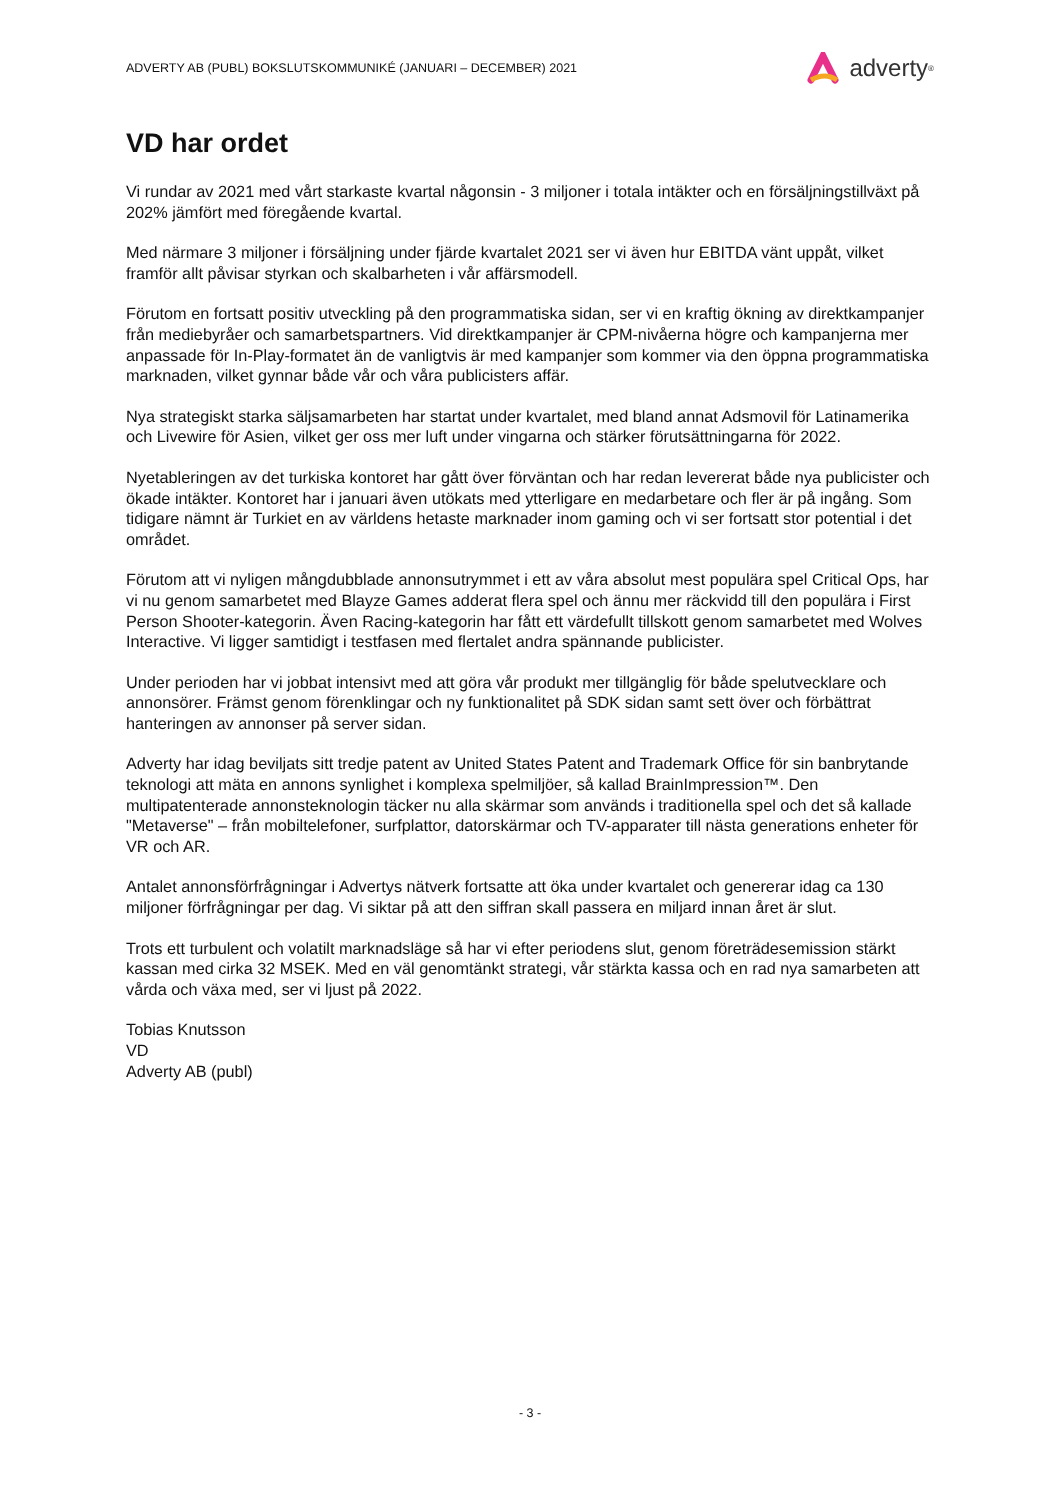ADVERTY AB (PUBL) BOKSLUTSKOMMUNIKÉ (JANUARI – DECEMBER) 2021
adverty<sup>®</sup>
VD har ordet
Vi rundar av 2021 med vårt starkaste kvartal någonsin - 3 miljoner i totala intäkter och en försäljningstillväxt på 202% jämfört med föregående kvartal.
Med närmare 3 miljoner i försäljning under fjärde kvartalet 2021 ser vi även hur EBITDA vänt uppåt, vilket framför allt påvisar styrkan och skalbarheten i vår affärsmodell.
Förutom en fortsatt positiv utveckling på den programmatiska sidan, ser vi en kraftig ökning av direktkampanjer från mediebyråer och samarbetspartners. Vid direktkampanjer är CPM-nivåerna högre och kampanjerna mer anpassade för In-Play-formatet än de vanligtvis är med kampanjer som kommer via den öppna programmatiska marknaden, vilket gynnar både vår och våra publicisters affär.
Nya strategiskt starka säljsamarbeten har startat under kvartalet, med bland annat Adsmovil för Latinamerika och Livewire för Asien, vilket ger oss mer luft under vingarna och stärker förutsättningarna för 2022.
Nyetableringen av det turkiska kontoret har gått över förväntan och har redan levererat både nya publicister och ökade intäkter. Kontoret har i januari även utökats med ytterligare en medarbetare och fler är på ingång. Som tidigare nämnt är Turkiet en av världens hetaste marknader inom gaming och vi ser fortsatt stor potential i det området.
Förutom att vi nyligen mångdubblade annonsutrymmet i ett av våra absolut mest populära spel Critical Ops, har vi nu genom samarbetet med Blayze Games adderat flera spel och ännu mer räckvidd till den populära i First Person Shooter-kategorin. Även Racing-kategorin har fått ett värdefullt tillskott genom samarbetet med Wolves Interactive. Vi ligger samtidigt i testfasen med flertalet andra spännande publicister.
Under perioden har vi jobbat intensivt med att göra vår produkt mer tillgänglig för både spelutvecklare och annonsörer. Främst genom förenklingar och ny funktionalitet på SDK sidan samt sett över och förbättrat hanteringen av annonser på server sidan.
Adverty har idag beviljats sitt tredje patent av United States Patent and Trademark Office för sin banbrytande teknologi att mäta en annons synlighet i komplexa spelmiljöer, så kallad BrainImpression™. Den multipatenterade annonsteknologin täcker nu alla skärmar som används i traditionella spel och det så kallade "Metaverse" – från mobiltelefoner, surfplattor, datorskärmar och TV-apparater till nästa generations enheter för VR och AR.
Antalet annonsförfrågningar i Advertys nätverk fortsatte att öka under kvartalet och genererar idag ca 130 miljoner förfrågningar per dag. Vi siktar på att den siffran skall passera en miljard innan året är slut.
Trots ett turbulent och volatilt marknadsläge så har vi efter periodens slut, genom företrädesemission stärkt kassan med cirka 32 MSEK. Med en väl genomtänkt strategi, vår stärkta kassa och en rad nya samarbeten att vårda och växa med, ser vi ljust på 2022.
Tobias Knutsson
VD
Adverty AB (publ)
- 3 -